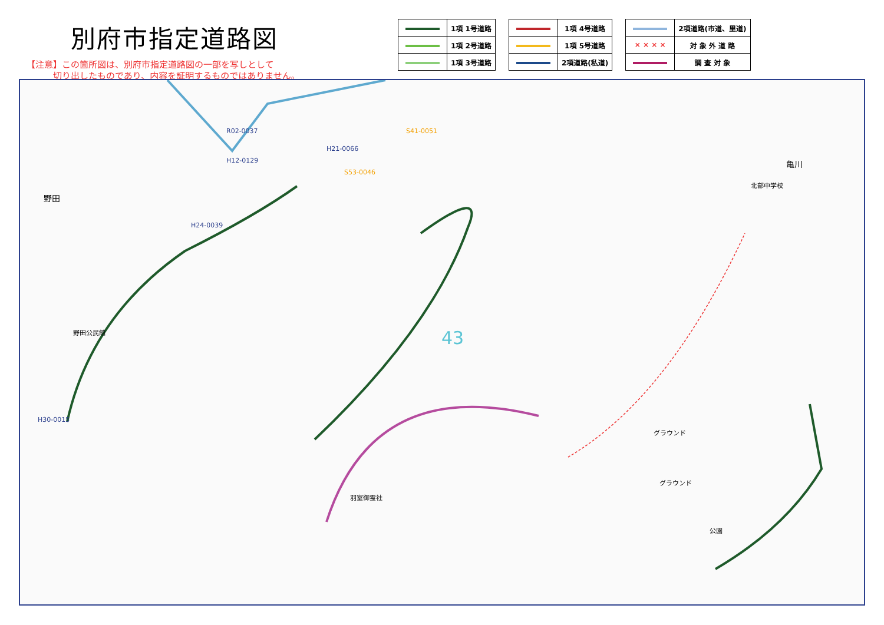別府市指定道路図
【注意】この箇所図は、別府市指定道路図の一部を写しとして
   切り出したものであり、内容を証明するものではありません。
| | 1項 1号道路 |
| | 1項 2号道路 |
| | 1項 3号道路 |
| | 1項 4号道路 |
| | 1項 5号道路 |
| | 2項道路(私道) |
| | 2項道路(市道、里道) |
| × × × × | 対 象 外 道 路 |
| | 調 査 対 象 |
野田
野田公民館
亀川
北部中学校
グラウンド
グラウンド
公園
羽室御霊社
43
R02-0037
H12-0129
H21-0066
H24-0039
H30-0015
S53-0046
S41-0051